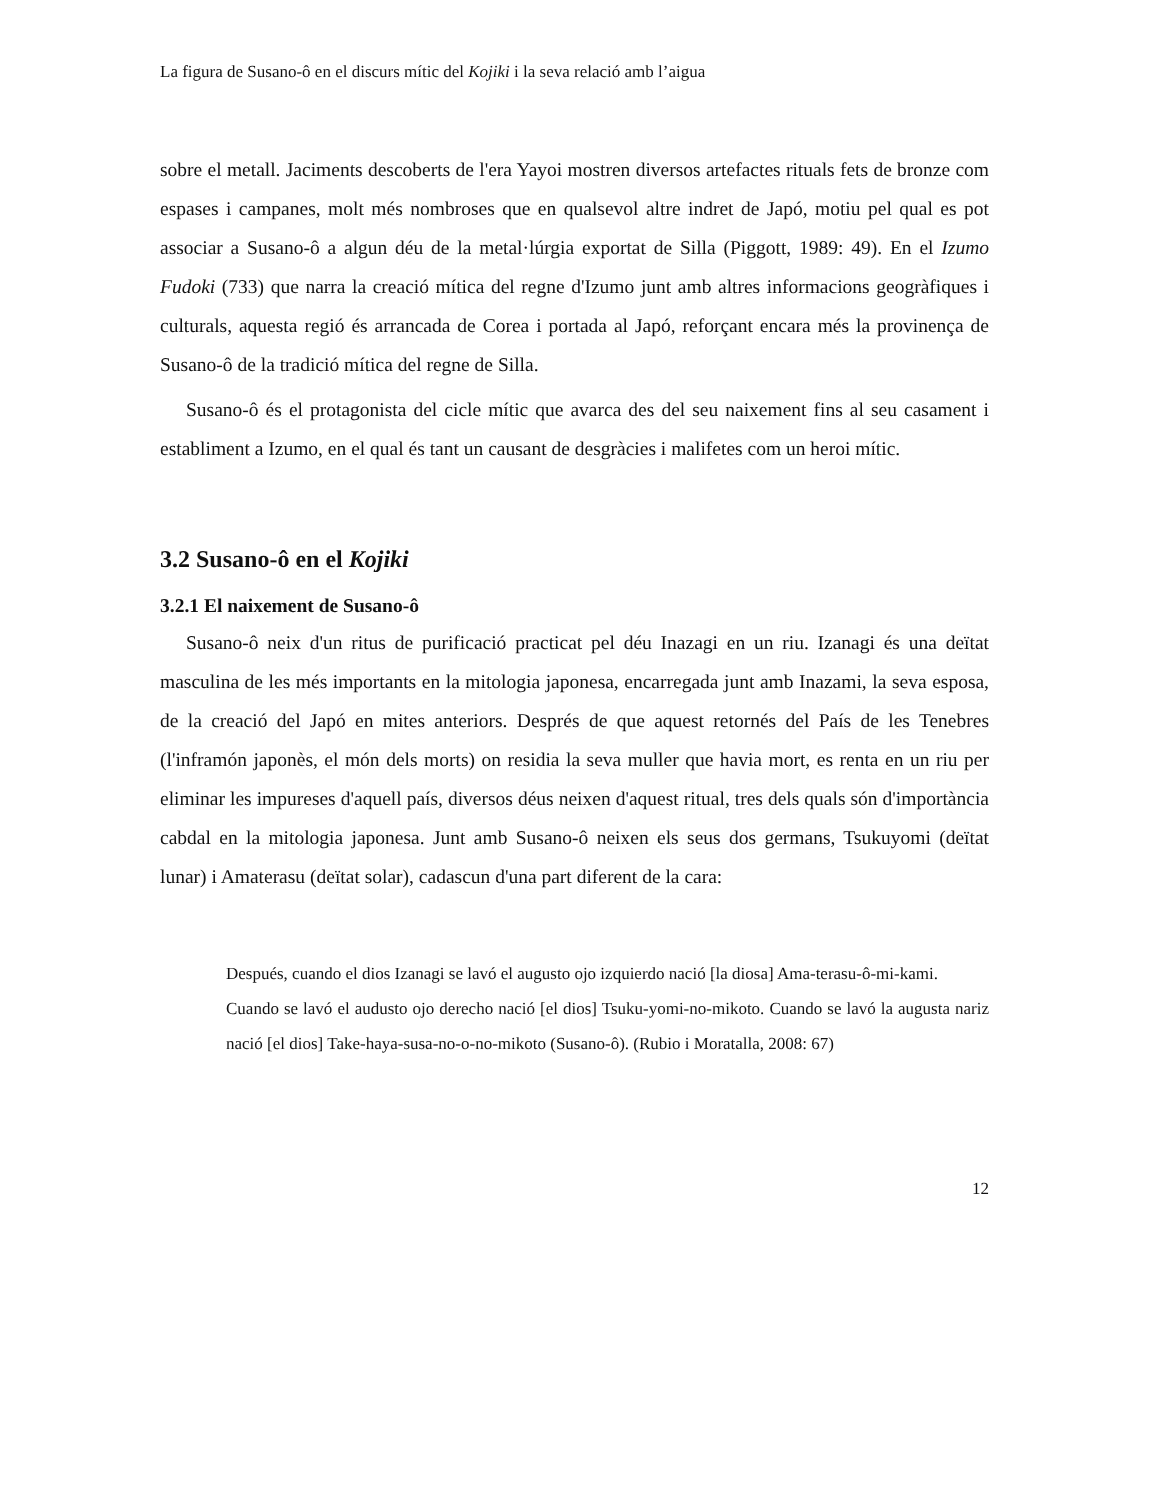La figura de Susano-ô en el discurs mític del Kojiki i la seva relació amb l’aigua
sobre el metall. Jaciments descoberts de l'era Yayoi mostren diversos artefactes rituals fets de bronze com espases i campanes, molt més nombroses que en qualsevol altre indret de Japó, motiu pel qual es pot associar a Susano-ô a algun déu de la metal·lúrgia exportat de Silla (Piggott, 1989: 49). En el Izumo Fudoki (733) que narra la creació mítica del regne d'Izumo junt amb altres informacions geogràfiques i culturals, aquesta regió és arrancada de Corea i portada al Japó, reforçant encara més la provinença de Susano-ô de la tradició mítica del regne de Silla.
Susano-ô és el protagonista del cicle mític que avarca des del seu naixement fins al seu casament i establiment a Izumo, en el qual és tant un causant de desgràcies i malifetes com un heroi mític.
3.2 Susano-ô en el Kojiki
3.2.1 El naixement de Susano-ô
Susano-ô neix d'un ritus de purificació practicat pel déu Inazagi en un riu. Izanagi és una deïtat masculina de les més importants en la mitologia japonesa, encarregada junt amb Inazami, la seva esposa, de la creació del Japó en mites anteriors. Després de que aquest retornés del País de les Tenebres (l'inframón japonès, el món dels morts) on residia la seva muller que havia mort, es renta en un riu per eliminar les impureses d'aquell país, diversos déus neixen d'aquest ritual, tres dels quals són d'importància cabdal en la mitologia japonesa. Junt amb Susano-ô neixen els seus dos germans, Tsukuyomi (deïtat lunar) i Amaterasu (deïtat solar), cadascun d'una part diferent de la cara:
Después, cuando el dios Izanagi se lavó el augusto ojo izquierdo nació [la diosa] Ama-terasu-ô-mi-kami.
Cuando se lavó el audusto ojo derecho nació [el dios] Tsuku-yomi-no-mikoto. Cuando se lavó la augusta nariz nació [el dios] Take-haya-susa-no-o-no-mikoto (Susano-ô). (Rubio i Moratalla, 2008: 67)
12